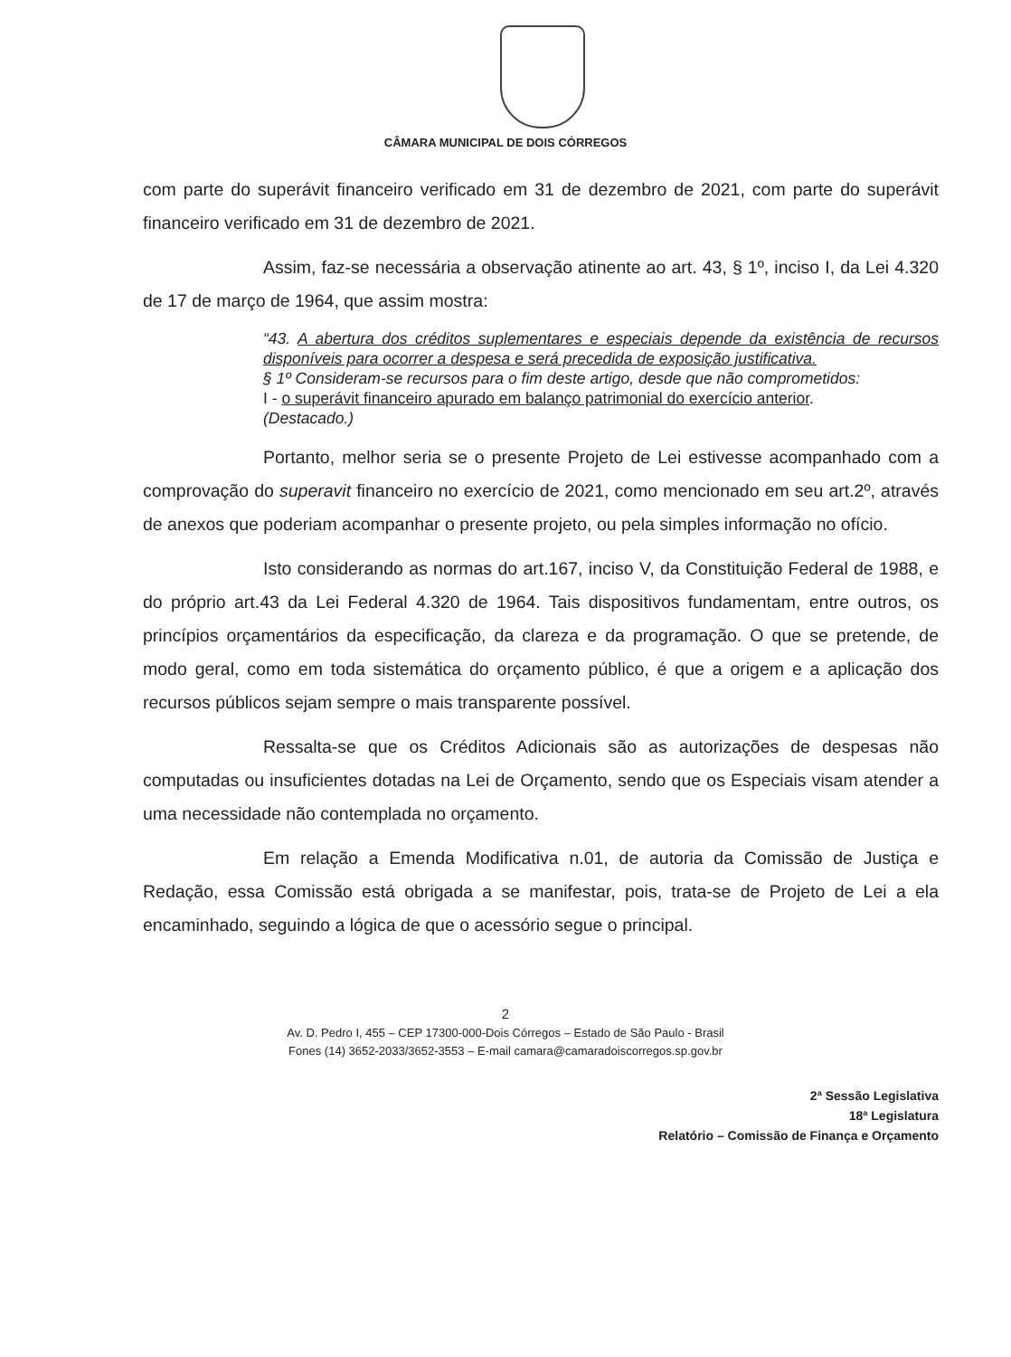CÂMARA MUNICIPAL DE DOIS CÓRREGOS
com parte do superávit financeiro verificado em 31 de dezembro de 2021, com parte do superávit financeiro verificado em 31 de dezembro de 2021.
Assim, faz-se necessária a observação atinente ao art. 43, § 1º, inciso I, da Lei 4.320 de 17 de março de 1964, que assim mostra:
“43. A abertura dos créditos suplementares e especiais depende da existência de recursos disponíveis para ocorrer a despesa e será precedida de exposição justificativa.
§ 1º Consideram-se recursos para o fim deste artigo, desde que não comprometidos:
I - o superávit financeiro apurado em balanço patrimonial do exercício anterior.
(Destacado.)
Portanto, melhor seria se o presente Projeto de Lei estivesse acompanhado com a comprovação do superavit financeiro no exercício de 2021, como mencionado em seu art.2º, através de anexos que poderiam acompanhar o presente projeto, ou pela simples informação no ofício.
Isto considerando as normas do art.167, inciso V, da Constituição Federal de 1988, e do próprio art.43 da Lei Federal 4.320 de 1964. Tais dispositivos fundamentam, entre outros, os princípios orçamentários da especificação, da clareza e da programação. O que se pretende, de modo geral, como em toda sistemática do orçamento público, é que a origem e a aplicação dos recursos públicos sejam sempre o mais transparente possível.
Ressalta-se que os Créditos Adicionais são as autorizações de despesas não computadas ou insuficientes dotadas na Lei de Orçamento, sendo que os Especiais visam atender a uma necessidade não contemplada no orçamento.
Em relação a Emenda Modificativa n.01, de autoria da Comissão de Justiça e Redação, essa Comissão está obrigada a se manifestar, pois, trata-se de Projeto de Lei a ela encaminhado, seguindo a lógica de que o acessório segue o principal.
2
Av. D. Pedro I, 455 – CEP 17300-000-Dois Córregos – Estado de São Paulo - Brasil
Fones (14) 3652-2033/3652-3553 – E-mail camara@camaradoiscorregos.sp.gov.br
2ª Sessão Legislativa
18ª Legislatura
Relatório – Comissão de Finança e Orçamento